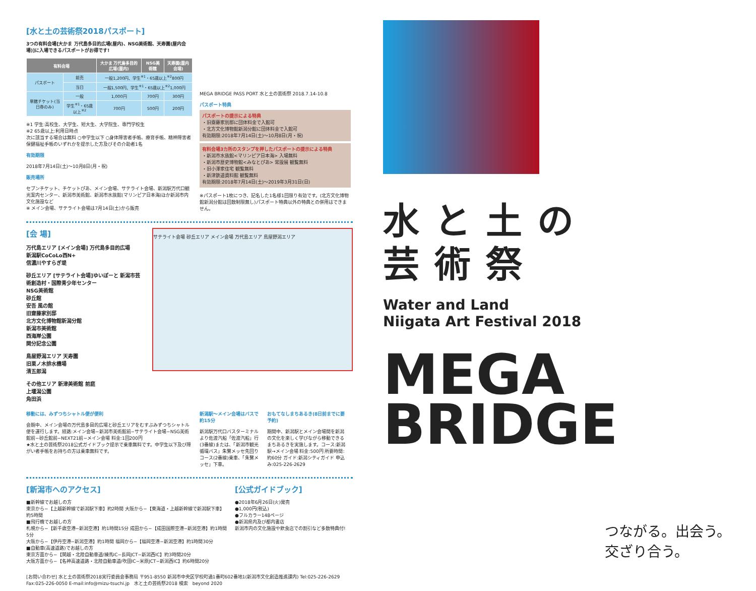[水と土の芸術祭2018パスポート]
3つの有料会場[大かま 万代島多目的広場(屋内)、NSG美術館、天寿園(屋内会場)]に入場できるパスポートがお得です!
| 有料会場 | | 大かま 万代島多目的広場(屋内) | NSG美術館 | 天寿園(屋内会場) |
| --- | --- | --- | --- | --- |
| パスポート | 前売 | 一般1,200円、学生<sup>※1</sup>・65歳以上<sup>※2</sup>800円 | | |
| | 当日 | 一般1,500円、学生<sup>※1</sup>・65歳以上<sup>※2</sup>1,000円 | | |
| 単館チケット(当日券のみ) | 一般 | 1,000円 | 700円 | 300円 |
| | 学生<sup>※1</sup>・65歳以上<sup>※2</sup> | 700円 | 500円 | 200円 |
※1 学生:高校生、大学生、短大生、大学院生、専門学校生
※2 65歳以上:利用日時点
次に該当する場合は無料 ○中学生以下 ○身体障害者手帳、療育手帳、精神障害者保健福祉手帳のいずれかを提示した方及びその介助者1名
有効期限
2018年7月14日(土)〜10月8日(月・祝)
販売場所
セブンチケット、チケットぴあ、メイン会場、サテライト会場、新潟駅万代口観光案内センター、新潟市美術館、新潟市水族館(マリンピア日本海)ほか新潟市内文化施設など
※ メイン会場、サテライト会場は7月14日(土)から販売
MEGA BRIDGE PASS PORT 水と土の芸術祭 2018.7.14-10.8
パスポート特典
パスポートの提示による特典
・旧齋藤家別邸に団体料金で入館可
・北方文化博物館新潟分館に団体料金で入館可
有効期限:2018年7月14日(土)〜10月8日(月・祝)
有料会場3カ所のスタンプを押したパスポートの提示による特典
・新潟市水族館<マリンピア日本海> 入場無料
・新潟市歴史博物館<みなとぴあ> 常設展 観覧無料
・旧小澤家住宅 観覧無料
・新津鉄道資料館 観覧無料
有効期限:2018年7月14日(土)〜2019年3月31日(日)
※パスポート1枚につき、記名した1名様1回限り有効です。(北方文化博物館新潟分館は回数制限無し)パスポート特典以外の特典との併用はできません。
[会 場]
万代島エリア [メイン会場] 万代島多目的広場
新潟駅CoCoLo西N+
信濃川やすらぎ堤
砂丘エリア [サテライト会場]ゆいぽーと 新潟市芸術創造村・国際青少年センター
NSG美術館
砂丘館
安吾 風の館
旧齋藤家別邸
北方文化博物館新潟分館
新潟市美術館
西海岸公園
関分記念公園
鳥屋野潟エリア 天寿園
旧栗ノ木排水機場
清五郎潟
その他エリア 新津美術館 前庭
上堰潟公園
角田浜
サテライト会場 砂丘エリア メイン会場 万代島エリア 鳥屋野潟エリア
移動には、みずつちシャトル便が便利
会期中、メイン会場の万代島多目的広場と砂丘エリアをむすぶみずつちシャトル便を運行します。経路:メイン会場−新潟市美術館前−サテライト会場−NSG美術館前−砂丘館前−NEXT21前−メイン会場 料金:1回200円
★水と土の芸術祭2018公式ガイドブック提示で乗車無料です。中学生以下及び障がい者手帳をお持ちの方は乗車無料です。
新潟駅〜メイン会場はバスで約15分
新潟駅万代口バスターミナルより佐渡汽船「佐渡汽船」行(3番線)または、「新潟市観光循環バス」朱鷺メッセ先回りコース(2番線)乗車、「朱鷺メッセ」下車。
おもてなしまちあるき(8日前までに要予約)
期間中、新潟駅とメイン会場間を新潟の文化を楽しく学びながら移動できるまちあるきを実施します。コース:新潟駅→メイン会場 料金:500円 所要時間:約60分 ガイド:新潟シティガイド 申込み:025-226-2629
[新潟市へのアクセス]
■新幹線でお越しの方
東京から−【上越新幹線で新潟駅下車】約2時間 大阪から−【東海道・上越新幹線で新潟駅下車】約5時間
■飛行機でお越しの方
札幌から−【新千歳空港−新潟空港】約1時間15分 成田から−【成田国際空港−新潟空港】約1時間5分
大阪から−【伊丹空港−新潟空港】約1時間 福岡から−【福岡空港−新潟空港】約1時間30分
■自動車(高速道路)でお越しの方
東京方面から−【関越・北陸自動車道/練馬IC−長岡JCT−新潟西IC】約3時間20分
大阪方面から−【名神高速道路・北陸自動車道/吹田IC−米原JCT−新潟西IC】約6時間20分
[公式ガイドブック]
●2018年6月26日(火)発売
●1,000円(税込)
●フルカラー148ページ
●新潟県内及び都内書店
新潟市内の文化施設や飲食店での割引など多数特典付!
[お問い合わせ] 水と土の芸術祭2018実行委員会事務局 〒951-8550 新潟市中央区学校町通1番町602番地1(新潟市文化創造推進課内) Tel:025-226-2629 Fax:025-226-0050 E-mail:info@mizu-tsuchi.jp　水と土の芸術祭2018 検索　beyond 2020
水と土の
芸術祭
Water and Land
Niigata Art Festival 2018
MEGA
BRIDGE
つながる。出会う。
交ざり合う。